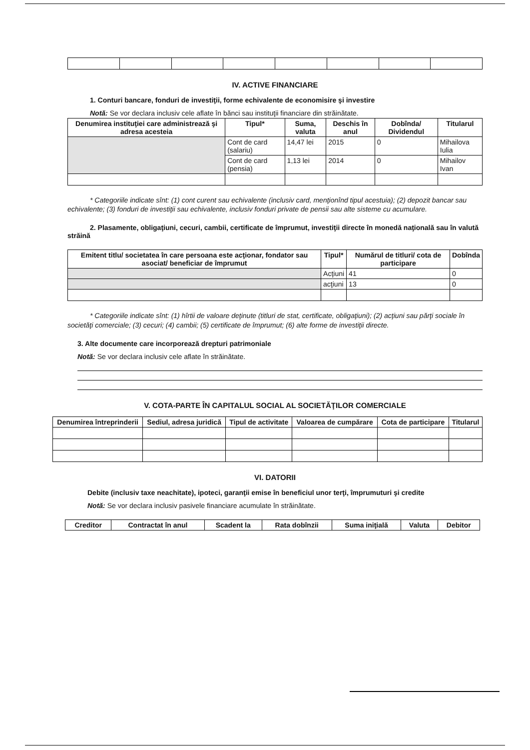IV. ACTIVE FINANCIARE
1. Conturi bancare, fonduri de investiţii, forme echivalente de economisire şi investire
Notă: Se vor declara inclusiv cele aflate în bănci sau instituţii financiare din străinătate.
| Denumirea instituţiei care administrează şi adresa acesteia | Tipul* | Suma, valuta | Deschis în anul | Dobînda/ Dividendul | Titularul |
| --- | --- | --- | --- | --- | --- |
| | Cont de card (salariu) | 14,47 lei | 2015 | 0 | Mihailova Iulia |
| | Cont de card (pensia) | 1,13 lei | 2014 | 0 | Mihailov Ivan |
* Categoriile indicate sînt: (1) cont curent sau echivalente (inclusiv card, menţionînd tipul acestuia); (2) depozit bancar sau echivalente; (3) fonduri de investiţii sau echivalente, inclusiv fonduri private de pensii sau alte sisteme cu acumulare.
2. Plasamente, obligaţiuni, cecuri, cambii, certificate de împrumut, investiţii directe în monedă naţională sau în valută străină
| Emitent titlu/ societatea în care persoana este acţionar, fondator sau asociat/ beneficiar de împrumut | Tipul* | Numărul de titluri/ cota de participare | Dobînda |
| --- | --- | --- | --- |
| | Acţiuni | 41 | 0 |
| | acţiuni | 13 | 0 |
* Categoriile indicate sînt: (1) hîrtii de valoare deţinute (titluri de stat, certificate, obligaţiuni); (2) acţiuni sau părţi sociale în societăţi comerciale; (3) cecuri; (4) cambii; (5) certificate de împrumut; (6) alte forme de investiţii directe.
3. Alte documente care incorporează drepturi patrimoniale
Notă: Se vor declara inclusiv cele aflate în străinătate.
V. COTA-PARTE ÎN CAPITALUL SOCIAL AL SOCIETĂŢILOR COMERCIALE
| Denumirea întreprinderii | Sediul, adresa juridică | Tipul de activitate | Valoarea de cumpărare | Cota de participare | Titularul |
| --- | --- | --- | --- | --- | --- |
VI. DATORII
Debite (inclusiv taxe neachitate), ipoteci, garanţii emise în beneficiul unor terţi, împrumuturi şi credite
Notă: Se vor declara inclusiv pasivele financiare acumulate în străinătate.
| Creditor | Contractat în anul | Scadent la | Rata dobînzii | Suma iniţială | Valuta | Debitor |
| --- | --- | --- | --- | --- | --- | --- |